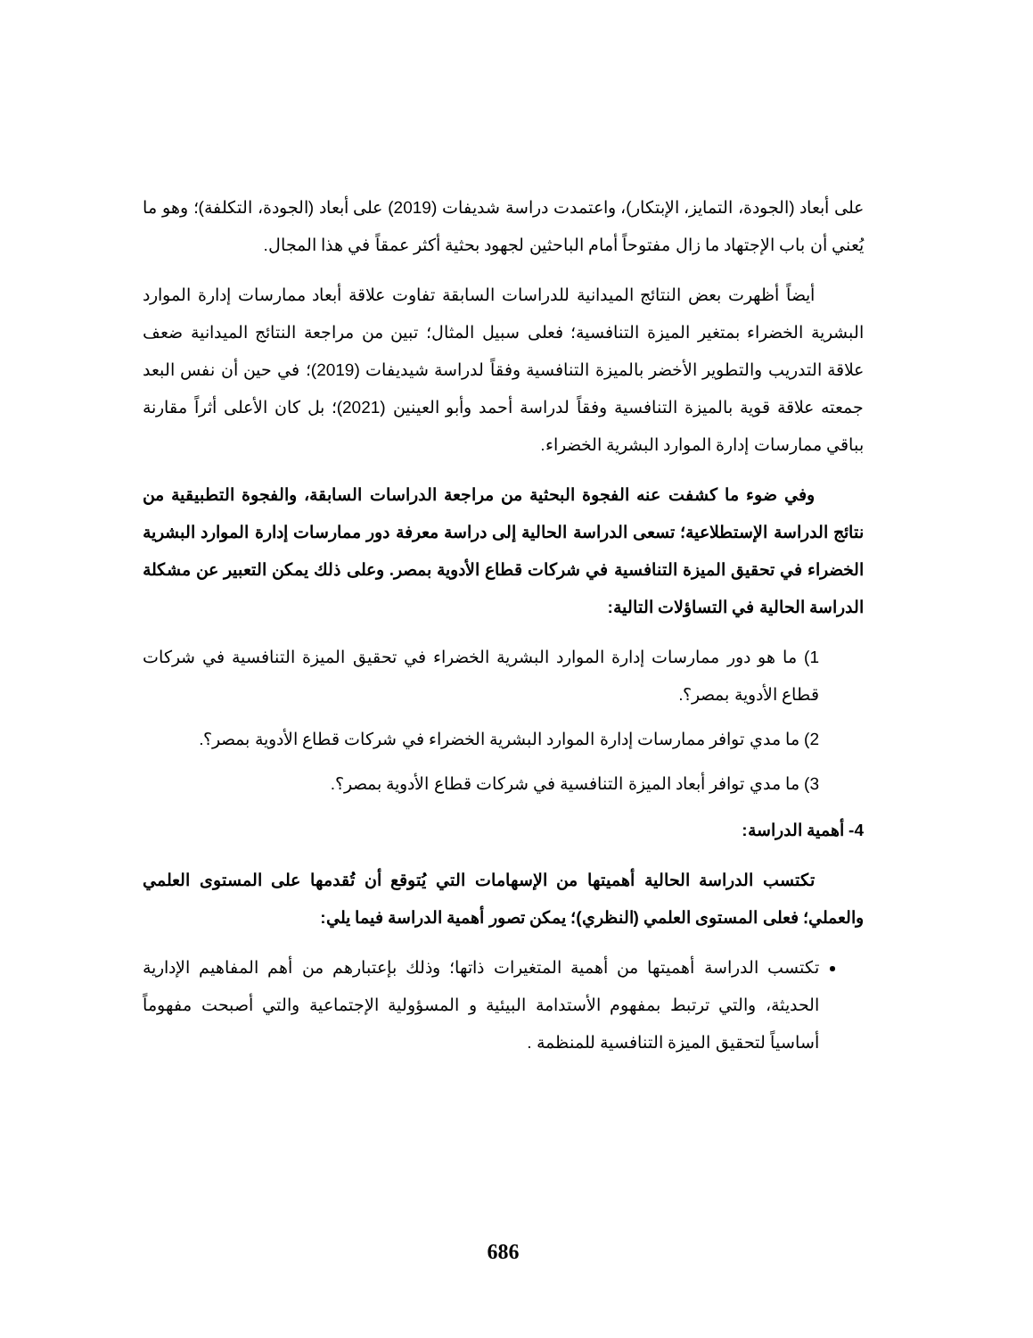على أبعاد (الجودة، التمايز، الإبتكار)، واعتمدت دراسة شديفات (2019) على أبعاد (الجودة، التكلفة)؛ وهو ما يُعني أن باب الإجتهاد ما زال مفتوحاً أمام الباحثين لجهود بحثية أكثر عمقاً في هذا المجال.
أيضاً أظهرت بعض النتائج الميدانية للدراسات السابقة تفاوت علاقة أبعاد ممارسات إدارة الموارد البشرية الخضراء بمتغير الميزة التنافسية؛ فعلى سبيل المثال؛ تبين من مراجعة النتائج الميدانية ضعف علاقة التدريب والتطوير الأخضر بالميزة التنافسية وفقاً لدراسة شيديفات (2019)؛ في حين أن نفس البعد جمعته علاقة قوية بالميزة التنافسية وفقاً لدراسة أحمد وأبو العينين (2021)؛ بل كان الأعلى أثراً مقارنة بباقي ممارسات إدارة الموارد البشرية الخضراء.
وفي ضوء ما كشفت عنه الفجوة البحثية من مراجعة الدراسات السابقة، والفجوة التطبيقية من نتائج الدراسة الإستطلاعية؛ تسعى الدراسة الحالية إلى دراسة معرفة دور ممارسات إدارة الموارد البشرية الخضراء في تحقيق الميزة التنافسية في شركات قطاع الأدوية بمصر. وعلى ذلك يمكن التعبير عن مشكلة الدراسة الحالية في التساؤلات التالية:
1) ما هو دور ممارسات إدارة الموارد البشرية الخضراء في تحقيق الميزة التنافسية في شركات قطاع الأدوية بمصر؟.
2) ما مدي توافر ممارسات إدارة الموارد البشرية الخضراء في شركات قطاع الأدوية بمصر؟.
3) ما مدي توافر أبعاد الميزة التنافسية في شركات قطاع الأدوية بمصر؟.
4- أهمية الدراسة:
تكتسب الدراسة الحالية أهميتها من الإسهامات التي يُتوقع أن تُقدمها على المستوى العلمي والعملي؛ فعلى المستوى العلمي (النظري)؛ يمكن تصور أهمية الدراسة فيما يلي:
تكتسب الدراسة أهميتها من أهمية المتغيرات ذاتها؛ وذلك بإعتبارهم من أهم المفاهيم الإدارية الحديثة، والتي ترتبط بمفهوم الأستدامة البيئية و المسؤولية الإجتماعية والتي أصبحت مفهوماً أساسياً لتحقيق الميزة التنافسية للمنظمة .
686